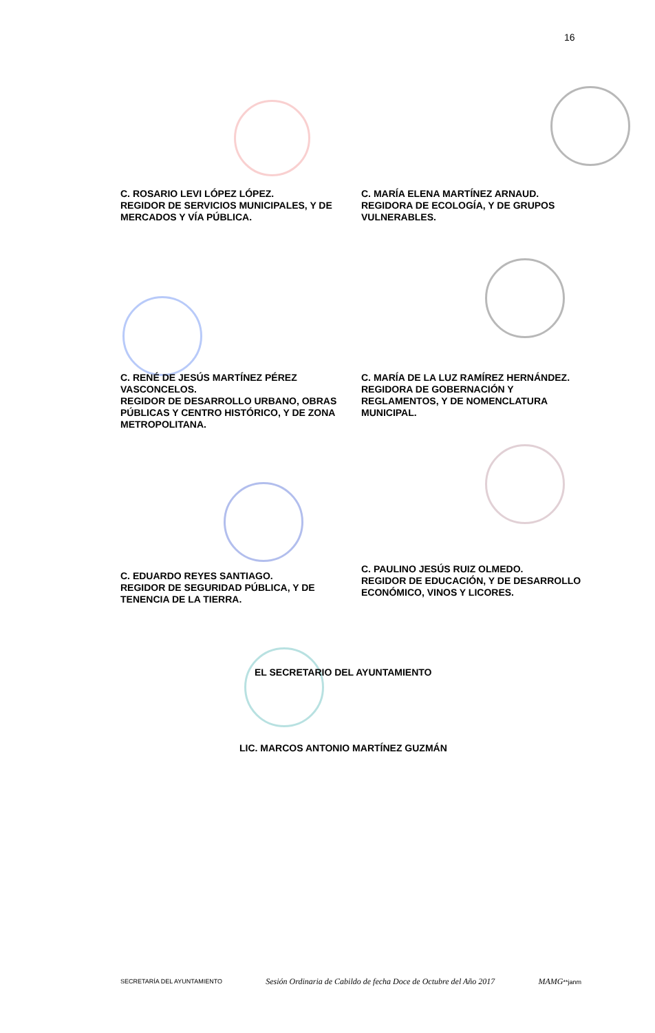16
C. ROSARIO LEVI LÓPEZ LÓPEZ.
REGIDOR DE SERVICIOS MUNICIPALES, Y DE MERCADOS Y VÍA PÚBLICA.
C. MARÍA ELENA MARTÍNEZ ARNAUD.
REGIDORA DE ECOLOGÍA, Y DE GRUPOS VULNERABLES.
C. RENÉ DE JESÚS MARTÍNEZ PÉREZ VASCONCELOS.
REGIDOR DE DESARROLLO URBANO, OBRAS PÚBLICAS Y CENTRO HISTÓRICO, Y DE ZONA METROPOLITANA.
C. MARÍA DE LA LUZ RAMÍREZ HERNÁNDEZ.
REGIDORA DE GOBERNACIÓN Y REGLAMENTOS, Y DE NOMENCLATURA MUNICIPAL.
C. EDUARDO REYES SANTIAGO.
REGIDOR DE SEGURIDAD PÚBLICA, Y DE TENENCIA DE LA TIERRA.
C. PAULINO JESÚS RUIZ OLMEDO.
REGIDOR DE EDUCACIÓN, Y DE DESARROLLO ECONÓMICO, VINOS Y LICORES.
EL SECRETARIO DEL AYUNTAMIENTO
LIC. MARCOS ANTONIO MARTÍNEZ GUZMÁN
SECRETARÍA DEL AYUNTAMIENTO Sesión Ordinaria de Cabildo de fecha Doce de Octubre del Año 2017 MAMG**janm